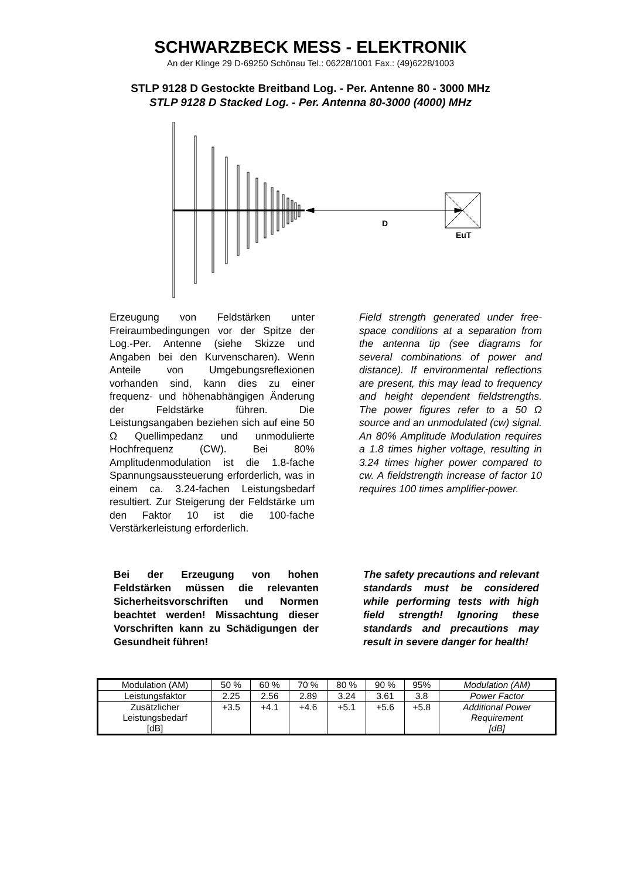SCHWARZBECK MESS - ELEKTRONIK
An der Klinge 29 D-69250 Schönau Tel.: 06228/1001 Fax.: (49)6228/1003
STLP 9128 D Gestockte Breitband Log. - Per. Antenne 80 - 3000 MHz
STLP 9128 D Stacked Log. - Per. Antenna 80-3000 (4000) MHz
D
EuT
Erzeugung von Feldstärken unter Freiraumbedingungen vor der Spitze der Log.-Per. Antenne (siehe Skizze und Angaben bei den Kurvenscharen). Wenn Anteile von Umgebungsreflexionen vorhanden sind, kann dies zu einer frequenz- und höhenabhängigen Änderung der Feldstärke führen. Die Leistungsangaben beziehen sich auf eine 50 Ω Quellimpedanz und unmodulierte Hochfrequenz (CW). Bei 80% Amplitudenmodulation ist die 1.8-fache Spannungsaussteuerung erforderlich, was in einem ca. 3.24-fachen Leistungsbedarf resultiert. Zur Steigerung der Feldstärke um den Faktor 10 ist die 100-fache Verstärkerleistung erforderlich.
Field strength generated under free-space conditions at a separation from the antenna tip (see diagrams for several combinations of power and distance). If environmental reflections are present, this may lead to frequency and height dependent fieldstrengths. The power figures refer to a 50 Ω source and an unmodulated (cw) signal. An 80% Amplitude Modulation requires a 1.8 times higher voltage, resulting in 3.24 times higher power compared to cw. A fieldstrength increase of factor 10 requires 100 times amplifier-power.
Bei der Erzeugung von hohen Feldstärken müssen die relevanten Sicherheitsvorschriften und Normen beachtet werden! Missachtung dieser Vorschriften kann zu Schädigungen der Gesundheit führen!
The safety precautions and relevant standards must be considered while performing tests with high field strength! Ignoring these standards and precautions may result in severe danger for health!
| Modulation (AM) | 50 % | 60 % | 70 % | 80 % | 90 % | 95% | Modulation (AM) |
| Leistungsfaktor | 2.25 | 2.56 | 2.89 | 3.24 | 3.61 | 3.8 | Power Factor |
| Zusätzlicher Leistungsbedarf [dB] | +3.5 | +4.1 | +4.6 | +5.1 | +5.6 | +5.8 | Additional Power Requirement [dB] |